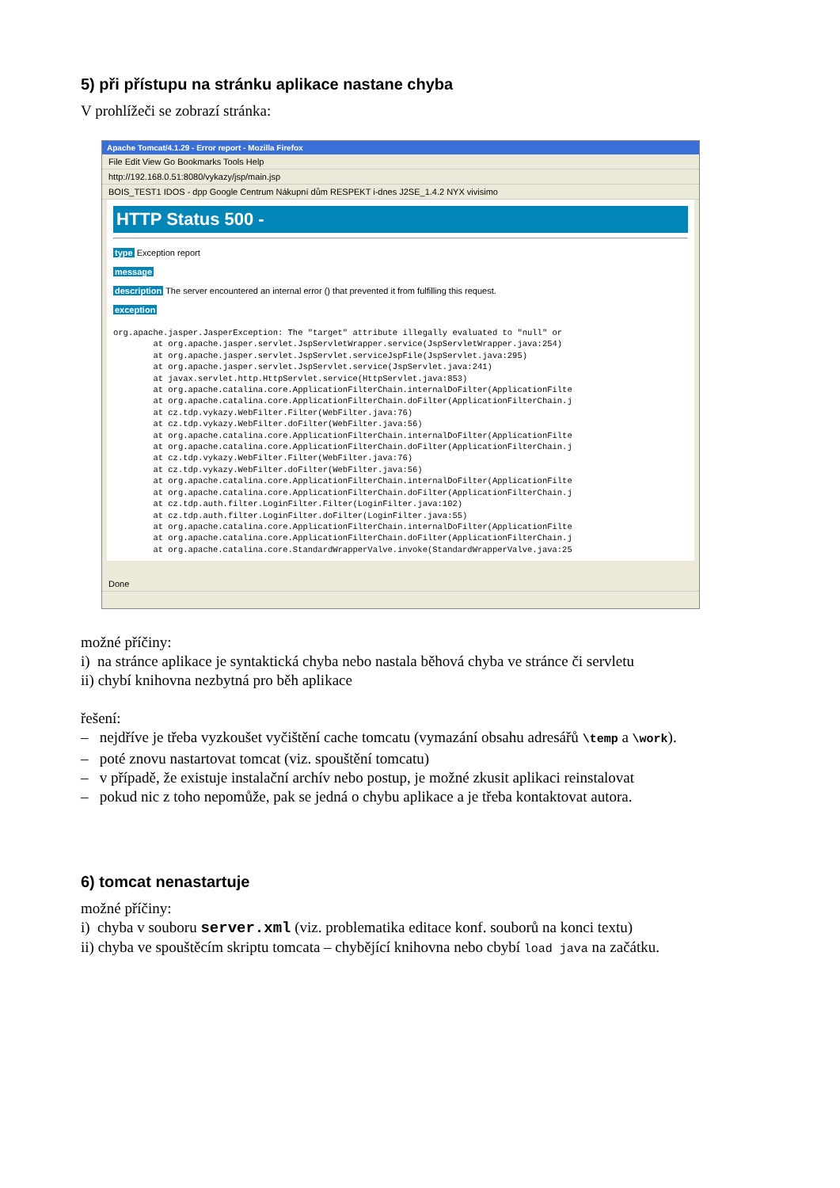5) při přístupu na stránku aplikace nastane chyba
V prohlížeči se zobrazí stránka:
Apache Tomcat/4.1.29 - Error report - Mozilla Firefox
File Edit View Go Bookmarks Tools Help
http://192.168.0.51:8080/vykazy/jsp/main.jsp
BOIS_TEST1 IDOS - dpp Google Centrum Nákupní dům RESPEKT i-dnes J2SE_1.4.2 NYX vivisimo
HTTP Status 500 -
type Exception report
message
description The server encountered an internal error () that prevented it from fulfilling this request.
exception
org.apache.jasper.JasperException: The "target" attribute illegally evaluated to "null" or
        at org.apache.jasper.servlet.JspServletWrapper.service(JspServletWrapper.java:254)
        at org.apache.jasper.servlet.JspServlet.serviceJspFile(JspServlet.java:295)
        at org.apache.jasper.servlet.JspServlet.service(JspServlet.java:241)
        at javax.servlet.http.HttpServlet.service(HttpServlet.java:853)
        at org.apache.catalina.core.ApplicationFilterChain.internalDoFilter(ApplicationFilte
        at org.apache.catalina.core.ApplicationFilterChain.doFilter(ApplicationFilterChain.j
        at cz.tdp.vykazy.WebFilter.Filter(WebFilter.java:76)
        at cz.tdp.vykazy.WebFilter.doFilter(WebFilter.java:56)
        at org.apache.catalina.core.ApplicationFilterChain.internalDoFilter(ApplicationFilte
        at org.apache.catalina.core.ApplicationFilterChain.doFilter(ApplicationFilterChain.j
        at cz.tdp.vykazy.WebFilter.Filter(WebFilter.java:76)
        at cz.tdp.vykazy.WebFilter.doFilter(WebFilter.java:56)
        at org.apache.catalina.core.ApplicationFilterChain.internalDoFilter(ApplicationFilte
        at org.apache.catalina.core.ApplicationFilterChain.doFilter(ApplicationFilterChain.j
        at cz.tdp.auth.filter.LoginFilter.Filter(LoginFilter.java:102)
        at cz.tdp.auth.filter.LoginFilter.doFilter(LoginFilter.java:55)
        at org.apache.catalina.core.ApplicationFilterChain.internalDoFilter(ApplicationFilte
        at org.apache.catalina.core.ApplicationFilterChain.doFilter(ApplicationFilterChain.j
        at org.apache.catalina.core.StandardWrapperValve.invoke(StandardWrapperValve.java:25
Done
možné příčiny:
i) na stránce aplikace je syntaktická chyba nebo nastala běhová chyba ve stránce či servletu
ii) chybí knihovna nezbytná pro běh aplikace
řešení:
– nejdříve je třeba vyzkoušet vyčištění cache tomcatu (vymazání obsahu adresářů \temp a \work).
– poté znovu nastartovat tomcat (viz. spouštění tomcatu)
– v případě, že existuje instalační archív nebo postup, je možné zkusit aplikaci reinstalovat
– pokud nic z toho nepomůže, pak se jedná o chybu aplikace a je třeba kontaktovat autora.
6) tomcat nenastartuje
možné příčiny:
i) chyba v souboru server.xml (viz. problematika editace konf. souborů na konci textu)
ii) chyba ve spouštěcím skriptu tomcata – chybějící knihovna nebo cbybí load java na začátku.